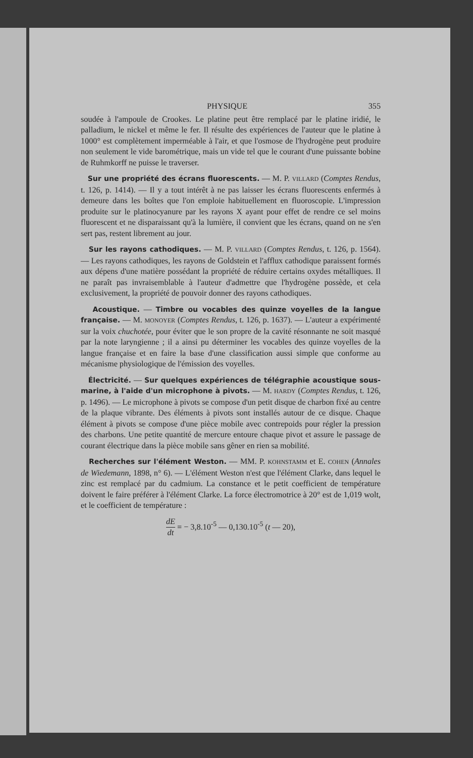PHYSIQUE 355
soudée à l'ampoule de Crookes. Le platine peut être remplacé par le platine iridié, le palladium, le nickel et même le fer. Il résulte des expériences de l'auteur que le platine à 1000° est complètement imperméable à l'air, et que l'osmose de l'hydrogène peut produire non seulement le vide barométrique, mais un vide tel que le courant d'une puissante bobine de Ruhmkorff ne puisse le traverser.
Sur une propriété des écrans fluorescents. — M. P. VILLARD (Comptes Rendus, t. 126, p. 1414). — Il y a tout intérêt à ne pas laisser les écrans fluorescents enfermés à demeure dans les boîtes que l'on emploie habituellement en fluoroscopie. L'impression produite sur le platinocyanure par les rayons X ayant pour effet de rendre ce sel moins fluorescent et ne disparaissant qu'à la lumière, il convient que les écrans, quand on ne s'en sert pas, restent librement au jour.
Sur les rayons cathodiques. — M. P. VILLARD (Comptes Rendus, t. 126, p. 1564). — Les rayons cathodiques, les rayons de Goldstein et l'afflux cathodique paraissent formés aux dépens d'une matière possédant la propriété de réduire certains oxydes métalliques. Il ne paraît pas invraisemblable à l'auteur d'admettre que l'hydrogène possède, et cela exclusivement, la propriété de pouvoir donner des rayons cathodiques.
Acoustique. — Timbre ou vocables des quinze voyelles de la langue française. — M. MONOYER (Comptes Rendus, t. 126, p. 1637). — L'auteur a expérimenté sur la voix chuchotée, pour éviter que le son propre de la cavité résonnante ne soit masqué par la note laryngienne ; il a ainsi pu déterminer les vocables des quinze voyelles de la langue française et en faire la base d'une classification aussi simple que conforme au mécanisme physiologique de l'émission des voyelles.
Électricité. — Sur quelques expériences de télégraphie acoustique sous-marine, à l'aide d'un microphone à pivots. — M. HARDY (Comptes Rendus, t. 126, p. 1496). — Le microphone à pivots se compose d'un petit disque de charbon fixé au centre de la plaque vibrante. Des éléments à pivots sont installés autour de ce disque. Chaque élément à pivots se compose d'une pièce mobile avec contrepoids pour régler la pression des charbons. Une petite quantité de mercure entoure chaque pivot et assure le passage de courant électrique dans la pièce mobile sans gêner en rien sa mobilité.
Recherches sur l'élément Weston. — MM. P. KOHNSTAMM et E. COHEN (Annales de Wiedemann, 1898, n° 6). — L'élément Weston n'est que l'élément Clarke, dans lequel le zinc est remplacé par du cadmium. La constance et le petit coefficient de température doivent le faire préférer à l'élément Clarke. La force électromotrice à 20° est de 1,019 wolt, et le coefficient de température :
dE dt = − 3,8.10<sup>-5</sup> — 0,130.10<sup>-5</sup> (t — 20),